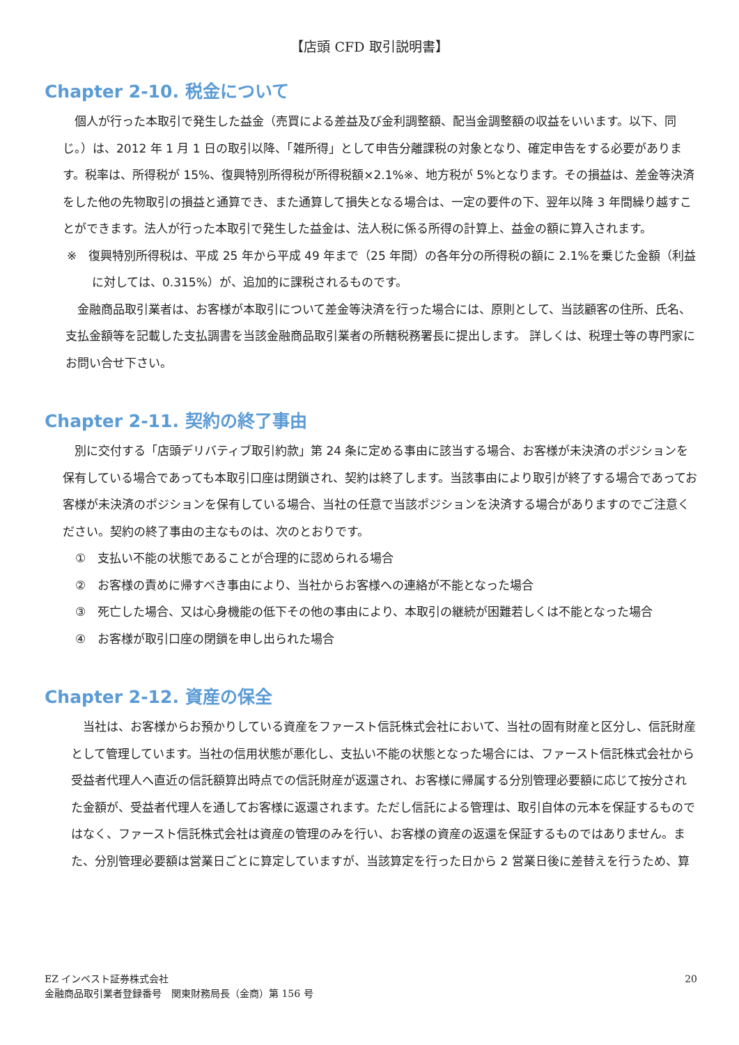【店頭 CFD 取引説明書】
Chapter 2-10. 税金について
個人が行った本取引で発生した益金（売買による差益及び金利調整額、配当金調整額の収益をいいます。以下、同じ。）は、2012 年 1 月 1 日の取引以降、「雑所得」として申告分離課税の対象となり、確定申告をする必要があります。税率は、所得税が 15%、復興特別所得税が所得税額×2.1%※、地方税が 5%となります。その損益は、差金等決済をした他の先物取引の損益と通算でき、また通算して損失となる場合は、一定の要件の下、翌年以降 3 年間繰り越すことができます。法人が行った本取引で発生した益金は、法人税に係る所得の計算上、益金の額に算入されます。
※　復興特別所得税は、平成 25 年から平成 49 年まで（25 年間）の各年分の所得税の額に 2.1%を乗じた金額（利益に対しては、0.315%）が、追加的に課税されるものです。
金融商品取引業者は、お客様が本取引について差金等決済を行った場合には、原則として、当該顧客の住所、氏名、支払金額等を記載した支払調書を当該金融商品取引業者の所轄税務署長に提出します。 詳しくは、税理士等の専門家にお問い合せ下さい。
Chapter 2-11. 契約の終了事由
別に交付する「店頭デリバティブ取引約款」第 24 条に定める事由に該当する場合、お客様が未決済のポジションを保有している場合であっても本取引口座は閉鎖され、契約は終了します。当該事由により取引が終了する場合であってお客様が未決済のポジションを保有している場合、当社の任意で当該ポジションを決済する場合がありますのでご注意ください。契約の終了事由の主なものは、次のとおりです。
①　支払い不能の状態であることが合理的に認められる場合
②　お客様の責めに帰すべき事由により、当社からお客様への連絡が不能となった場合
③　死亡した場合、又は心身機能の低下その他の事由により、本取引の継続が困難若しくは不能となった場合
④　お客様が取引口座の閉鎖を申し出られた場合
Chapter 2-12. 資産の保全
当社は、お客様からお預かりしている資産をファースト信託株式会社において、当社の固有財産と区分し、信託財産として管理しています。当社の信用状態が悪化し、支払い不能の状態となった場合には、ファースト信託株式会社から受益者代理人へ直近の信託額算出時点での信託財産が返還され、お客様に帰属する分別管理必要額に応じて按分された金額が、受益者代理人を通してお客様に返還されます。ただし信託による管理は、取引自体の元本を保証するものではなく、ファースト信託株式会社は資産の管理のみを行い、お客様の資産の返還を保証するものではありません。また、分別管理必要額は営業日ごとに算定していますが、当該算定を行った日から 2 営業日後に差替えを行うため、算
EZ インベスト証券株式会社
金融商品取引業者登録番号　関東財務局長（金商）第 156 号
20